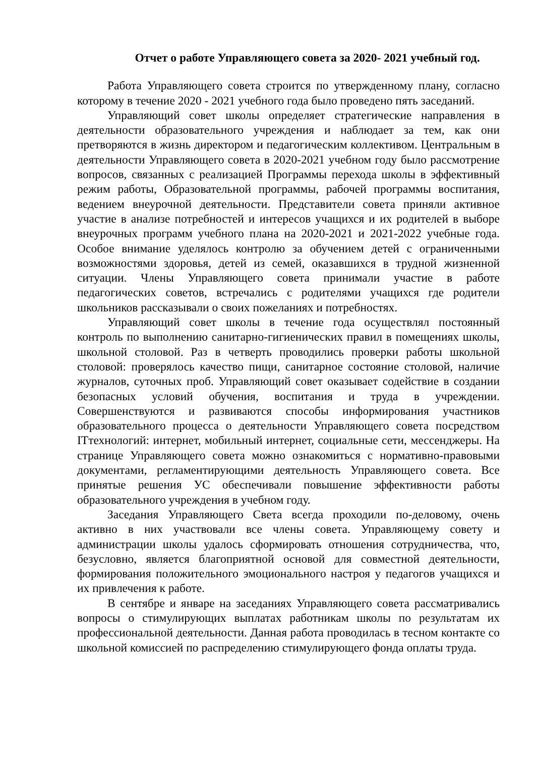Отчет о работе Управляющего совета за 2020- 2021 учебный год.
Работа Управляющего совета строится по утвержденному плану, согласно которому в течение 2020 - 2021 учебного года было проведено пять заседаний.
Управляющий совет школы определяет стратегические направления в деятельности образовательного учреждения и наблюдает за тем, как они претворяются в жизнь директором и педагогическим коллективом. Центральным в деятельности Управляющего совета в 2020-2021 учебном году было рассмотрение вопросов, связанных с реализацией Программы перехода школы в эффективный режим работы, Образовательной программы, рабочей программы воспитания, ведением внеурочной деятельности. Представители совета приняли активное участие в анализе потребностей и интересов учащихся и их родителей в выборе внеурочных программ учебного плана на 2020-2021 и 2021-2022 учебные года. Особое внимание уделялось контролю за обучением детей с ограниченными возможностями здоровья, детей из семей, оказавшихся в трудной жизненной ситуации. Члены Управляющего совета принимали участие в работе педагогических советов, встречались с родителями учащихся где родители школьников рассказывали о своих пожеланиях и потребностях.
Управляющий совет школы в течение года осуществлял постоянный контроль по выполнению санитарно-гигиенических правил в помещениях школы, школьной столовой. Раз в четверть проводились проверки работы школьной столовой: проверялось качество пищи, санитарное состояние столовой, наличие журналов, суточных проб. Управляющий совет оказывает содействие в создании безопасных условий обучения, воспитания и труда в учреждении. Совершенствуются и развиваются способы информирования участников образовательного процесса о деятельности Управляющего совета посредством ITтехнологий: интернет, мобильный интернет, социальные сети, мессенджеры. На странице Управляющего совета можно ознакомиться с нормативно-правовыми документами, регламентирующими деятельность Управляющего совета. Все принятые решения УС обеспечивали повышение эффективности работы образовательного учреждения в учебном году.
Заседания Управляющего Света всегда проходили по-деловому, очень активно в них участвовали все члены совета. Управляющему совету и администрации школы удалось сформировать отношения сотрудничества, что, безусловно, является благоприятной основой для совместной деятельности, формирования положительного эмоционального настроя у педагогов учащихся и их привлечения к работе.
В сентябре и январе на заседаниях Управляющего совета рассматривались вопросы о стимулирующих выплатах работникам школы по результатам их профессиональной деятельности. Данная работа проводилась в тесном контакте со школьной комиссией по распределению стимулирующего фонда оплаты труда.